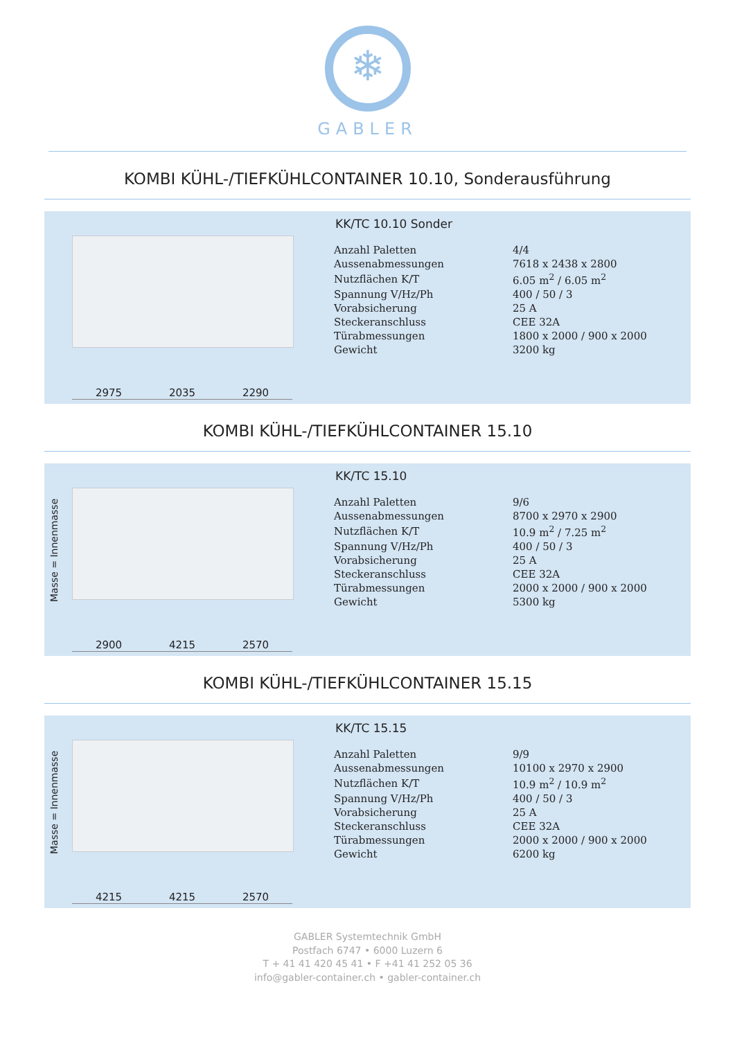❄
GABLER
KOMBI KÜHL-/TIEFKÜHLCONTAINER 10.10, Sonderausführung
2975 2035 2290
KK/TC 10.10 Sonder
| Anzahl Paletten | 4/4 |
| Aussenabmessungen | 7618 x 2438 x 2800 |
| Nutzflächen K/T | 6.05 m<sup>2</sup> / 6.05 m<sup>2</sup> |
| Spannung V/Hz/Ph | 400 / 50 / 3 |
| Vorabsicherung | 25 A |
| Steckeranschluss | CEE 32A |
| Türabmessungen | 1800 x 2000 / 900 x 2000 |
| Gewicht | 3200 kg |
KOMBI KÜHL-/TIEFKÜHLCONTAINER 15.10
Masse = Innenmasse
2900 4215 2570
KK/TC 15.10
| Anzahl Paletten | 9/6 |
| Aussenabmessungen | 8700 x 2970 x 2900 |
| Nutzflächen K/T | 10.9 m<sup>2</sup> / 7.25 m<sup>2</sup> |
| Spannung V/Hz/Ph | 400 / 50 / 3 |
| Vorabsicherung | 25 A |
| Steckeranschluss | CEE 32A |
| Türabmessungen | 2000 x 2000 / 900 x 2000 |
| Gewicht | 5300 kg |
KOMBI KÜHL-/TIEFKÜHLCONTAINER 15.15
Masse = Innenmasse
4215 4215 2570
KK/TC 15.15
| Anzahl Paletten | 9/9 |
| Aussenabmessungen | 10100 x 2970 x 2900 |
| Nutzflächen K/T | 10.9 m<sup>2</sup> / 10.9 m<sup>2</sup> |
| Spannung V/Hz/Ph | 400 / 50 / 3 |
| Vorabsicherung | 25 A |
| Steckeranschluss | CEE 32A |
| Türabmessungen | 2000 x 2000 / 900 x 2000 |
| Gewicht | 6200 kg |
GABLER Systemtechnik GmbH
Postfach 6747 • 6000 Luzern 6
T + 41 41 420 45 41 • F +41 41 252 05 36
info@gabler-container.ch • gabler-container.ch